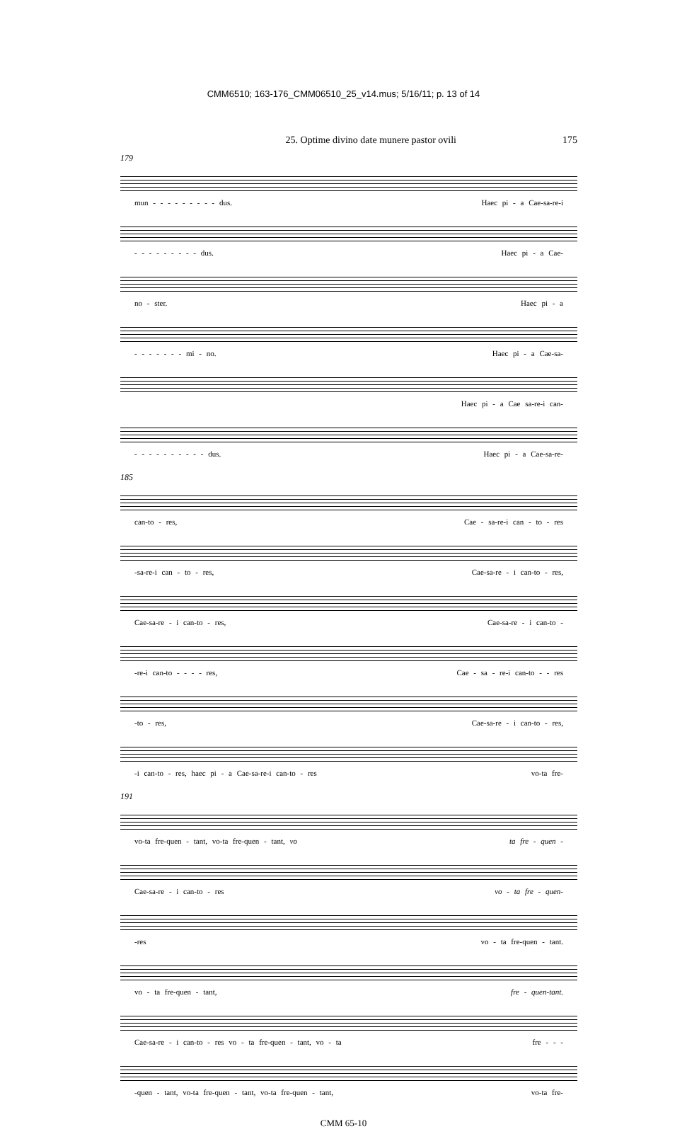CMM6510; 163-176_CMM06510_25_v14.mus; 5/16/11; p. 13 of 14
25. Optime divino date munere pastor ovili 175
179
mun - - - - - - - - - dus. Haec pi - a Cae-sa-re-i
- - - - - - - - - dus. Haec pi - a Cae-
no - ster. Haec pi - a
- - - - - - - mi - no. Haec pi - a Cae-sa-
Haec pi - a Cae sa-re-i can-
- - - - - - - - - - dus. Haec pi - a Cae-sa-re-
185
can-to - res, Cae - sa-re-i can - to - res
-sa-re-i can - to - res, Cae-sa-re - i can-to - res,
Cae-sa-re - i can-to - res, Cae-sa-re - i can-to -
-re-i can-to - - - - res, Cae - sa - re-i can-to - - res
-to - res, Cae-sa-re - i can-to - res,
-i can-to - res, haec pi - a Cae-sa-re-i can-to - res vo-ta fre-
191
vo-ta fre-quen - tant, vo-ta fre-quen - tant, vo ta fre - quen -
Cae-sa-re - i can-to - res vo - ta fre - quen-
-res vo - ta fre-quen - tant.
vo - ta fre-quen - tant, fre - quen-tant.
Cae-sa-re - i can-to - res vo - ta fre-quen - tant, vo - ta fre - - -
-quen - tant, vo-ta fre-quen - tant, vo-ta fre-quen - tant, vo-ta fre-
CMM 65-10